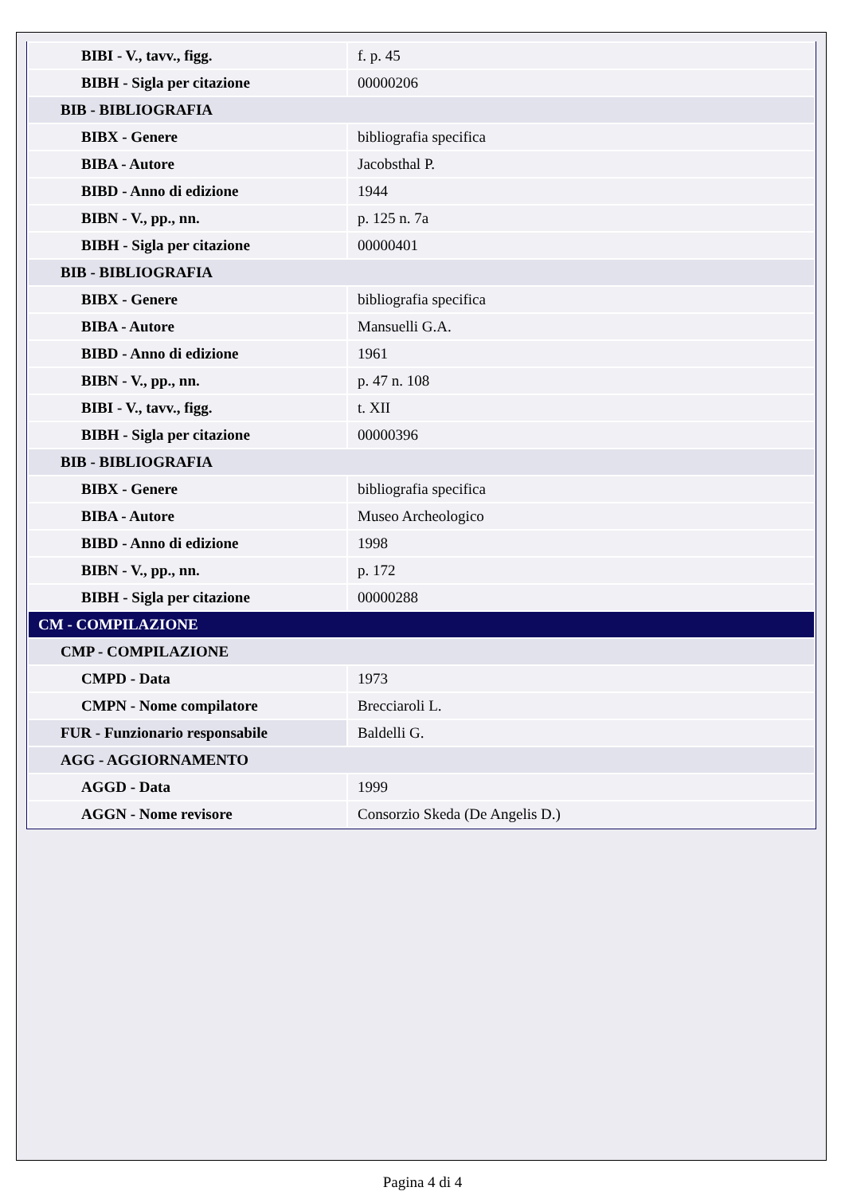| BIBI - V., tavv., figg. | f. p. 45 |
| BIBH - Sigla per citazione | 00000206 |
| BIB - BIBLIOGRAFIA | |
| BIBX - Genere | bibliografia specifica |
| BIBA - Autore | Jacobsthal P. |
| BIBD - Anno di edizione | 1944 |
| BIBN - V., pp., nn. | p. 125 n. 7a |
| BIBH - Sigla per citazione | 00000401 |
| BIB - BIBLIOGRAFIA | |
| BIBX - Genere | bibliografia specifica |
| BIBA - Autore | Mansuelli G.A. |
| BIBD - Anno di edizione | 1961 |
| BIBN - V., pp., nn. | p. 47 n. 108 |
| BIBI - V., tavv., figg. | t. XII |
| BIBH - Sigla per citazione | 00000396 |
| BIB - BIBLIOGRAFIA | |
| BIBX - Genere | bibliografia specifica |
| BIBA - Autore | Museo Archeologico |
| BIBD - Anno di edizione | 1998 |
| BIBN - V., pp., nn. | p. 172 |
| BIBH - Sigla per citazione | 00000288 |
| CM - COMPILAZIONE | |
| CMP - COMPILAZIONE | |
| CMPD - Data | 1973 |
| CMPN - Nome compilatore | Brecciaroli L. |
| FUR - Funzionario responsabile | Baldelli G. |
| AGG - AGGIORNAMENTO | |
| AGGD - Data | 1999 |
| AGGN - Nome revisore | Consorzio Skeda (De Angelis D.) |
Pagina 4 di 4